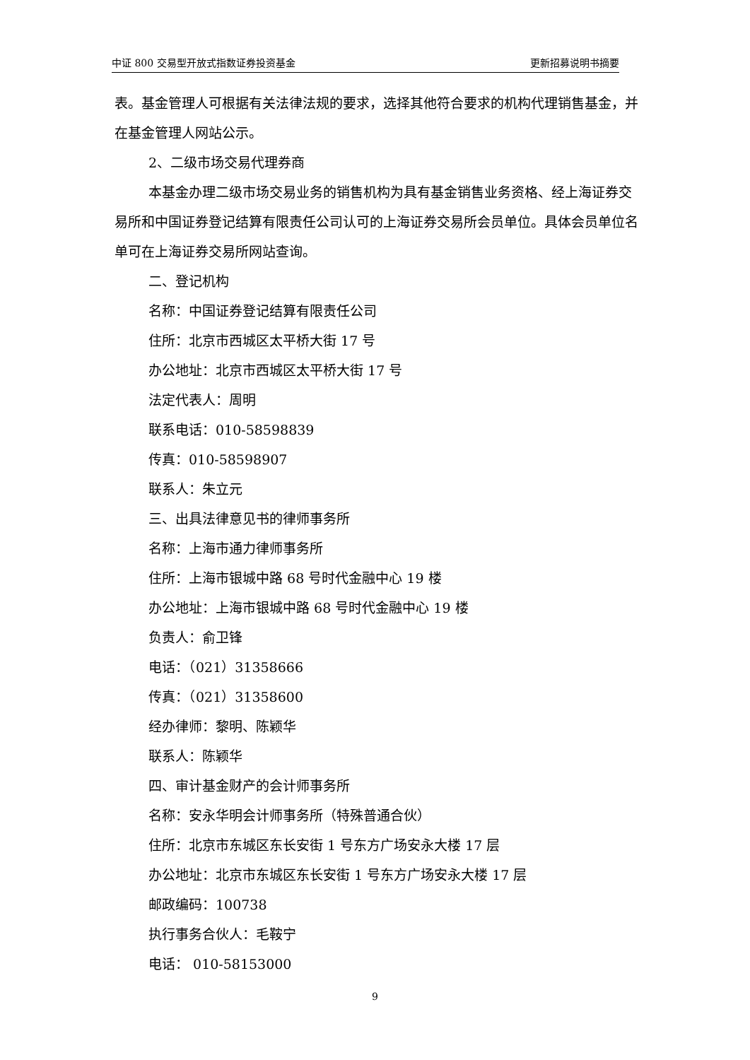中证 800 交易型开放式指数证券投资基金 更新招募说明书摘要
表。基金管理人可根据有关法律法规的要求，选择其他符合要求的机构代理销售基金，并在基金管理人网站公示。
2、二级市场交易代理券商
本基金办理二级市场交易业务的销售机构为具有基金销售业务资格、经上海证券交易所和中国证券登记结算有限责任公司认可的上海证券交易所会员单位。具体会员单位名单可在上海证券交易所网站查询。
二、登记机构
名称：中国证券登记结算有限责任公司
住所：北京市西城区太平桥大街 17 号
办公地址：北京市西城区太平桥大街 17 号
法定代表人：周明
联系电话：010-58598839
传真：010-58598907
联系人：朱立元
三、出具法律意见书的律师事务所
名称：上海市通力律师事务所
住所：上海市银城中路 68 号时代金融中心 19 楼
办公地址：上海市银城中路 68 号时代金融中心 19 楼
负责人：俞卫锋
电话：（021）31358666
传真：（021）31358600
经办律师：黎明、陈颖华
联系人：陈颖华
四、审计基金财产的会计师事务所
名称：安永华明会计师事务所（特殊普通合伙）
住所：北京市东城区东长安街 1 号东方广场安永大楼 17 层
办公地址：北京市东城区东长安街 1 号东方广场安永大楼 17 层
邮政编码：100738
执行事务合伙人：毛鞍宁
电话： 010-58153000
9